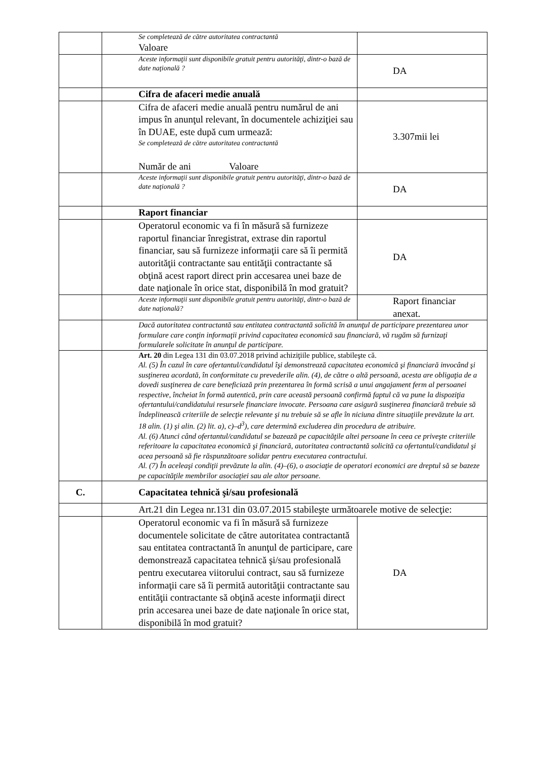| | Se completează de către autoritatea contractantă Valoare | |
| | Aceste informaţii sunt disponibile gratuit pentru autorităţi, dintr-o bază de date naţională ? | DA |
| | Cifra de afaceri medie anuală | |
| | Cifra de afaceri medie anuală pentru numărul de ani impus în anunţul relevant, în documentele achiziţiei sau în DUAE, este după cum urmează: Se completează de către autoritatea contractantă Număr de ani Valoare | 3.307mii lei |
| | Aceste informaţii sunt disponibile gratuit pentru autorităţi, dintr-o bază de date naţională ? | DA |
| | Raport financiar | |
| | Operatorul economic va fi în măsură să furnizeze raportul financiar înregistrat, extrase din raportul financiar, sau să furnizeze informaţii care să îi permită autorităţii contractante sau entităţii contractante să obţină acest raport direct prin accesarea unei baze de date naţionale în orice stat, disponibilă în mod gratuit? | DA |
| | Aceste informaţii sunt disponibile gratuit pentru autorităţi, dintr-o bază de date naţională? | Raport financiar anexat. |
| | Dacă autoritatea contractantă sau entitatea contractantă solicită în anunţul de participare prezentarea unor formulare care conţin informaţii privind capacitatea economică sau financiară, vă rugăm să furnizaţi formularele solicitate în anunţul de participare. | |
| | Art. 20 din Legea 131 din 03.07.2018 privind achiziţiile publice, stabileşte că. Al. (5) În cazul în care ofertantul/candidatul îşi demonstrează capacitatea economică şi financiară invocând şi susţinerea acordată, în conformitate cu prevederile alin. (4), de către o altă persoană, acesta are obligaţia de a dovedi susţinerea de care beneficiază prin prezentarea în formă scrisă a unui angajament ferm al persoanei respective, încheiat în formă autentică, prin care această persoană confirmă faptul că va pune la dispoziţia ofertantului/candidatului resursele financiare invocate. Persoana care asigură susţinerea financiară trebuie să îndeplinească criteriile de selecţie relevante şi nu trebuie să se afle în niciuna dintre situaţiile prevăzute la art. 18 alin. (1) şi alin. (2) lit. a), c)–d<sup>3</sup>), care determină excluderea din procedura de atribuire. Al. (6) Atunci când ofertantul/candidatul se bazează pe capacităţile altei persoane în ceea ce priveşte criteriile referitoare la capacitatea economică şi financiară, autoritatea contractantă solicită ca ofertantul/candidatul şi acea persoană să fie răspunzătoare solidar pentru executarea contractului. Al. (7) În aceleaşi condiţii prevăzute la alin. (4)–(6), o asociaţie de operatori economici are dreptul să se bazeze pe capacităţile membrilor asociaţiei sau ale altor persoane. | |
| C. | Capacitatea tehnică şi/sau profesională | |
| | Art.21 din Legea nr.131 din 03.07.2015 stabileşte următoarele motive de selecţie: | |
| | Operatorul economic va fi în măsură să furnizeze documentele solicitate de către autoritatea contractantă sau entitatea contractantă în anunţul de participare, care demonstrează capacitatea tehnică şi/sau profesională pentru executarea viitorului contract, sau să furnizeze informaţii care să îi permită autorităţii contractante sau entităţii contractante să obţină aceste informaţii direct prin accesarea unei baze de date naţionale în orice stat, disponibilă în mod gratuit? | DA |